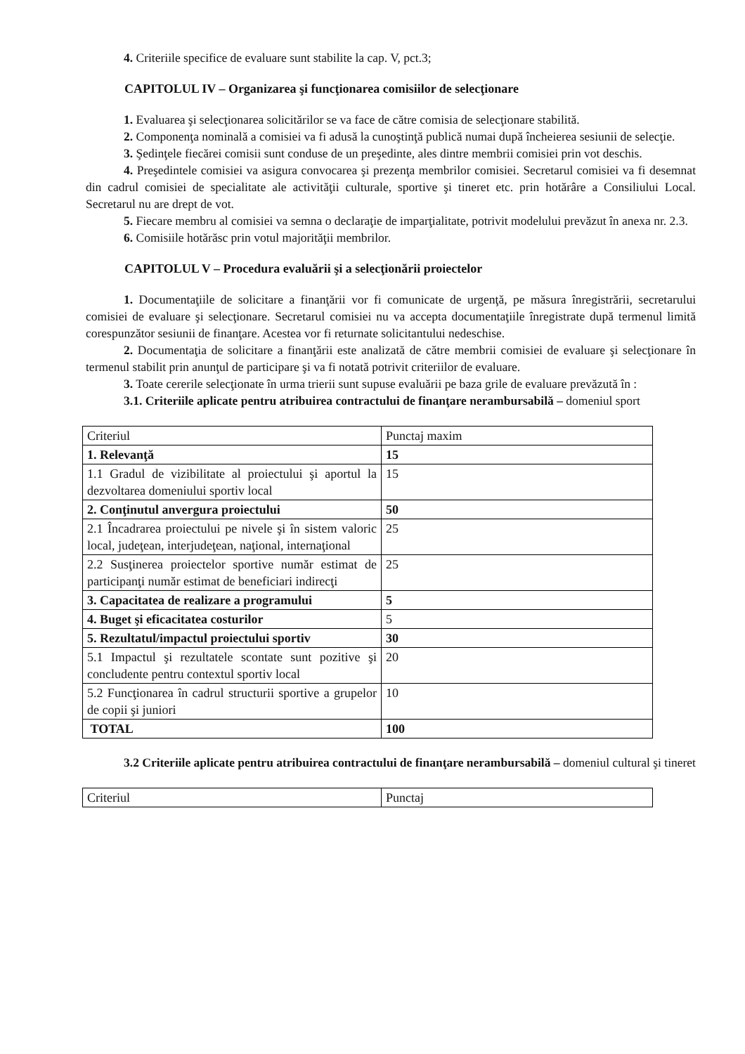4. Criteriile specifice de evaluare sunt stabilite la cap. V, pct.3;
CAPITOLUL IV – Organizarea şi funcţionarea comisiilor de selecţionare
1. Evaluarea şi selecţionarea solicitărilor se va face de către comisia de selecţionare stabilită.
2. Componenţa nominală a comisiei va fi adusă la cunoştinţă publică numai după încheierea sesiunii de selecţie.
3. Şedinţele fiecărei comisii sunt conduse de un preşedinte, ales dintre membrii comisiei prin vot deschis.
4. Preşedintele comisiei va asigura convocarea şi prezenţa membrilor comisiei. Secretarul comisiei va fi desemnat din cadrul comisiei de specialitate ale activităţii culturale, sportive şi tineret etc. prin hotărâre a Consiliului Local. Secretarul nu are drept de vot.
5. Fiecare membru al comisiei va semna o declaraţie de imparţialitate, potrivit modelului prevăzut în anexa nr. 2.3.
6. Comisiile hotărăsc prin votul majorităţii membrilor.
CAPITOLUL V – Procedura evaluării şi a selecţionării proiectelor
1. Documentaţiile de solicitare a finanţării vor fi comunicate de urgenţă, pe măsura înregistrării, secretarului comisiei de evaluare şi selecţionare. Secretarul comisiei nu va accepta documentaţiile înregistrate după termenul limită corespunzător sesiunii de finanţare. Acestea vor fi returnate solicitantului nedeschise.
2. Documentaţia de solicitare a finanţării este analizată de către membrii comisiei de evaluare şi selecţionare în termenul stabilit prin anunţul de participare şi va fi notată potrivit criteriilor de evaluare.
3. Toate cererile selecţionate în urma trierii sunt supuse evaluării pe baza grile de evaluare prevăzută în :
3.1. Criteriile aplicate pentru atribuirea contractului de finanţare nerambursabilă – domeniul sport
| Criteriul | Punctaj maxim |
| 1. Relevanţă | 15 |
| 1.1 Gradul de vizibilitate al proiectului şi aportul la dezvoltarea domeniului sportiv local | 15 |
| 2. Conţinutul anvergura proiectului | 50 |
| 2.1 Încadrarea proiectului pe nivele şi în sistem valoric local, judeţean, interjudeţean, naţional, internaţional | 25 |
| 2.2 Susţinerea proiectelor sportive număr estimat de participanţi număr estimat de beneficiari indirecţi | 25 |
| 3. Capacitatea de realizare a programului | 5 |
| 4. Buget şi eficacitatea costurilor | 5 |
| 5. Rezultatul/impactul proiectului sportiv | 30 |
| 5.1 Impactul şi rezultatele scontate sunt pozitive şi concludente pentru contextul sportiv local | 20 |
| 5.2 Funcţionarea în cadrul structurii sportive a grupelor de copii şi juniori | 10 |
| TOTAL | 100 |
3.2 Criteriile aplicate pentru atribuirea contractului de finanţare nerambursabilă – domeniul cultural şi tineret
| Criteriul | Punctaj |